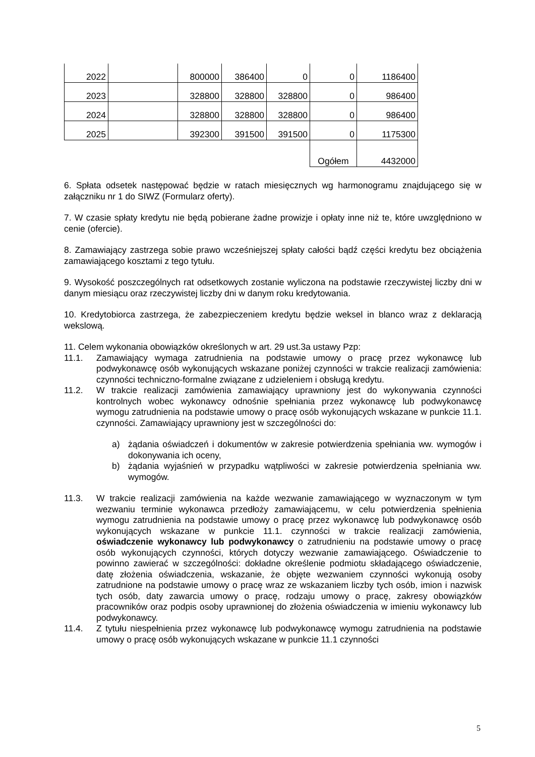| 2022 | | 800000 | 386400 | 0 | 0 | 1186400 |
| 2023 | | 328800 | 328800 | 328800 | 0 | 986400 |
| 2024 | | 328800 | 328800 | 328800 | 0 | 986400 |
| 2025 | | 392300 | 391500 | 391500 | 0 | 1175300 |
| | | | | | Ogółem | 4432000 |
6. Spłata odsetek następować będzie w ratach miesięcznych wg harmonogramu znajdującego się w załączniku nr 1 do SIWZ (Formularz oferty).
7. W czasie spłaty kredytu nie będą pobierane żadne prowizje i opłaty inne niż te, które uwzględniono w cenie (ofercie).
8. Zamawiający zastrzega sobie prawo wcześniejszej spłaty całości bądź części kredytu bez obciążenia zamawiającego kosztami z tego tytułu.
9. Wysokość poszczególnych rat odsetkowych zostanie wyliczona na podstawie rzeczywistej liczby dni w danym miesiącu oraz rzeczywistej liczby dni w danym roku kredytowania.
10. Kredytobiorca zastrzega, że zabezpieczeniem kredytu będzie weksel in blanco wraz z deklaracją wekslową.
11. Celem wykonania obowiązków określonych w art. 29 ust.3a ustawy Pzp:
11.1. Zamawiający wymaga zatrudnienia na podstawie umowy o pracę przez wykonawcę lub podwykonawcę osób wykonujących wskazane poniżej czynności w trakcie realizacji zamówienia: czynności techniczno-formalne związane z udzieleniem i obsługą kredytu.
11.2. W trakcie realizacji zamówienia zamawiający uprawniony jest do wykonywania czynności kontrolnych wobec wykonawcy odnośnie spełniania przez wykonawcę lub podwykonawcę wymogu zatrudnienia na podstawie umowy o pracę osób wykonujących wskazane w punkcie 11.1. czynności. Zamawiający uprawniony jest w szczególności do:
a) żądania oświadczeń i dokumentów w zakresie potwierdzenia spełniania ww. wymogów i dokonywania ich oceny,
b) żądania wyjaśnień w przypadku wątpliwości w zakresie potwierdzenia spełniania ww. wymogów.
11.3. W trakcie realizacji zamówienia na każde wezwanie zamawiającego w wyznaczonym w tym wezwaniu terminie wykonawca przedłoży zamawiającemu, w celu potwierdzenia spełnienia wymogu zatrudnienia na podstawie umowy o pracę przez wykonawcę lub podwykonawcę osób wykonujących wskazane w punkcie 11.1. czynności w trakcie realizacji zamówienia, oświadczenie wykonawcy lub podwykonawcy o zatrudnieniu na podstawie umowy o pracę osób wykonujących czynności, których dotyczy wezwanie zamawiającego. Oświadczenie to powinno zawierać w szczególności: dokładne określenie podmiotu składającego oświadczenie, datę złożenia oświadczenia, wskazanie, że objęte wezwaniem czynności wykonują osoby zatrudnione na podstawie umowy o pracę wraz ze wskazaniem liczby tych osób, imion i nazwisk tych osób, daty zawarcia umowy o pracę, rodzaju umowy o pracę, zakresy obowiązków pracowników oraz podpis osoby uprawnionej do złożenia oświadczenia w imieniu wykonawcy lub podwykonawcy.
11.4. Z tytułu niespełnienia przez wykonawcę lub podwykonawcę wymogu zatrudnienia na podstawie umowy o pracę osób wykonujących wskazane w punkcie 11.1 czynności
5